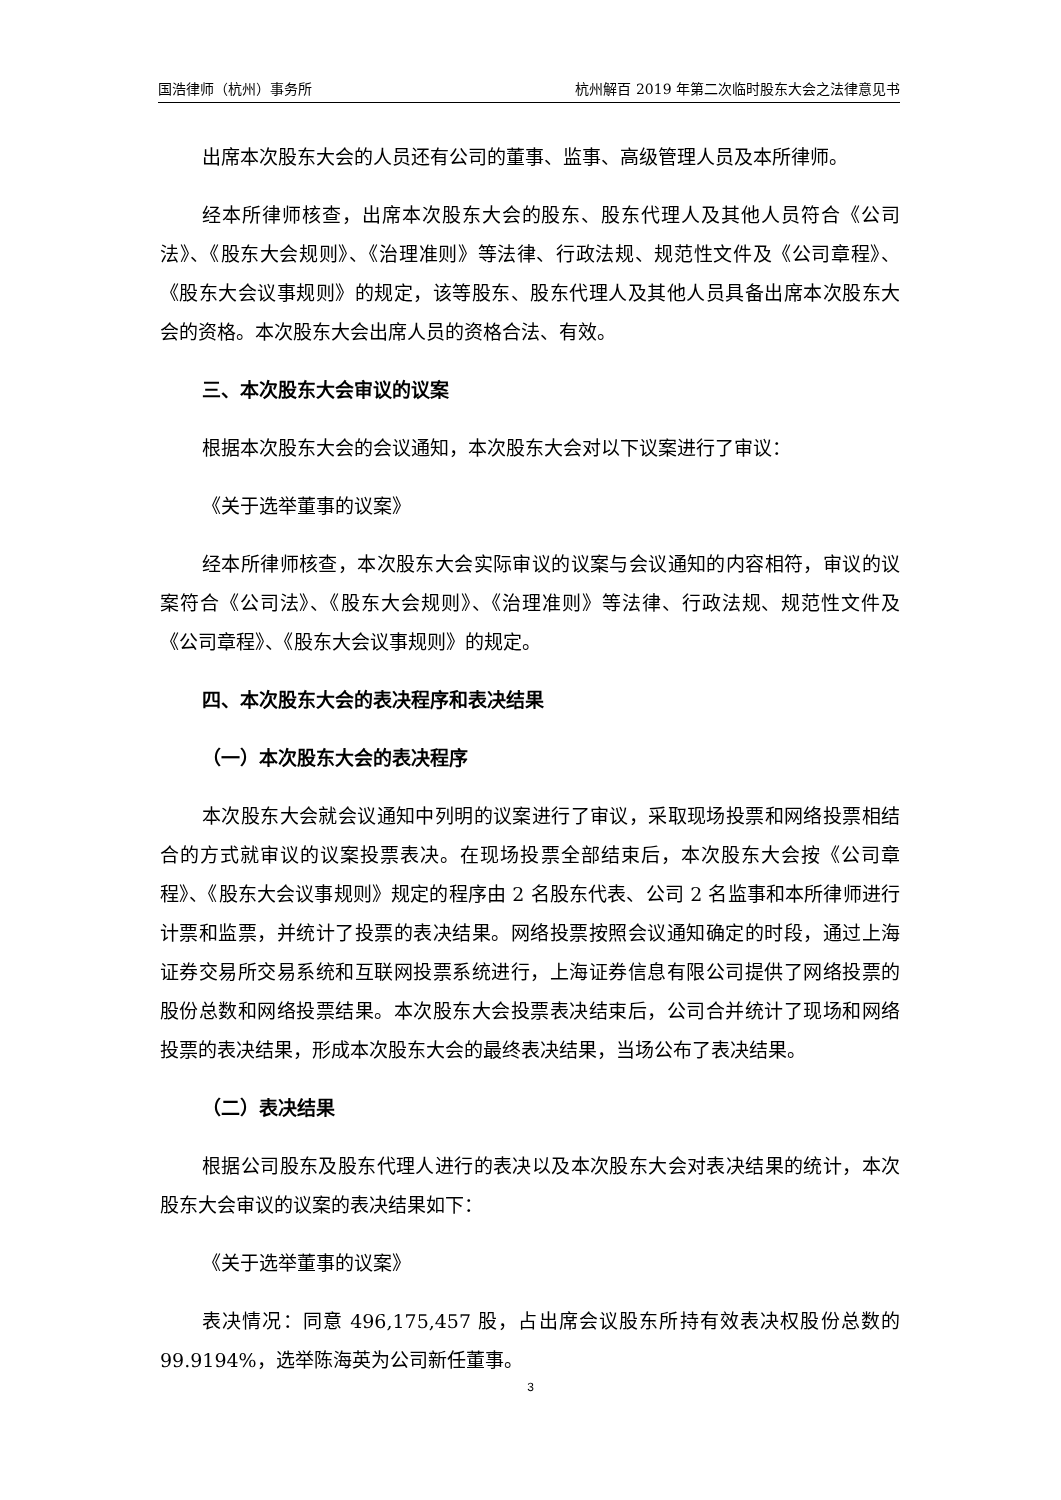国浩律师（杭州）事务所 杭州解百 2019 年第二次临时股东大会之法律意见书
出席本次股东大会的人员还有公司的董事、监事、高级管理人员及本所律师。
经本所律师核查，出席本次股东大会的股东、股东代理人及其他人员符合《公司法》、《股东大会规则》、《治理准则》等法律、行政法规、规范性文件及《公司章程》、《股东大会议事规则》的规定，该等股东、股东代理人及其他人员具备出席本次股东大会的资格。本次股东大会出席人员的资格合法、有效。
三、本次股东大会审议的议案
根据本次股东大会的会议通知，本次股东大会对以下议案进行了审议：
《关于选举董事的议案》
经本所律师核查，本次股东大会实际审议的议案与会议通知的内容相符，审议的议案符合《公司法》、《股东大会规则》、《治理准则》等法律、行政法规、规范性文件及《公司章程》、《股东大会议事规则》的规定。
四、本次股东大会的表决程序和表决结果
（一）本次股东大会的表决程序
本次股东大会就会议通知中列明的议案进行了审议，采取现场投票和网络投票相结合的方式就审议的议案投票表决。在现场投票全部结束后，本次股东大会按《公司章程》、《股东大会议事规则》规定的程序由 2 名股东代表、公司 2 名监事和本所律师进行计票和监票，并统计了投票的表决结果。网络投票按照会议通知确定的时段，通过上海证券交易所交易系统和互联网投票系统进行，上海证券信息有限公司提供了网络投票的股份总数和网络投票结果。本次股东大会投票表决结束后，公司合并统计了现场和网络投票的表决结果，形成本次股东大会的最终表决结果，当场公布了表决结果。
（二）表决结果
根据公司股东及股东代理人进行的表决以及本次股东大会对表决结果的统计，本次股东大会审议的议案的表决结果如下：
《关于选举董事的议案》
表决情况：同意 496,175,457 股，占出席会议股东所持有效表决权股份总数的 99.9194%，选举陈海英为公司新任董事。
3